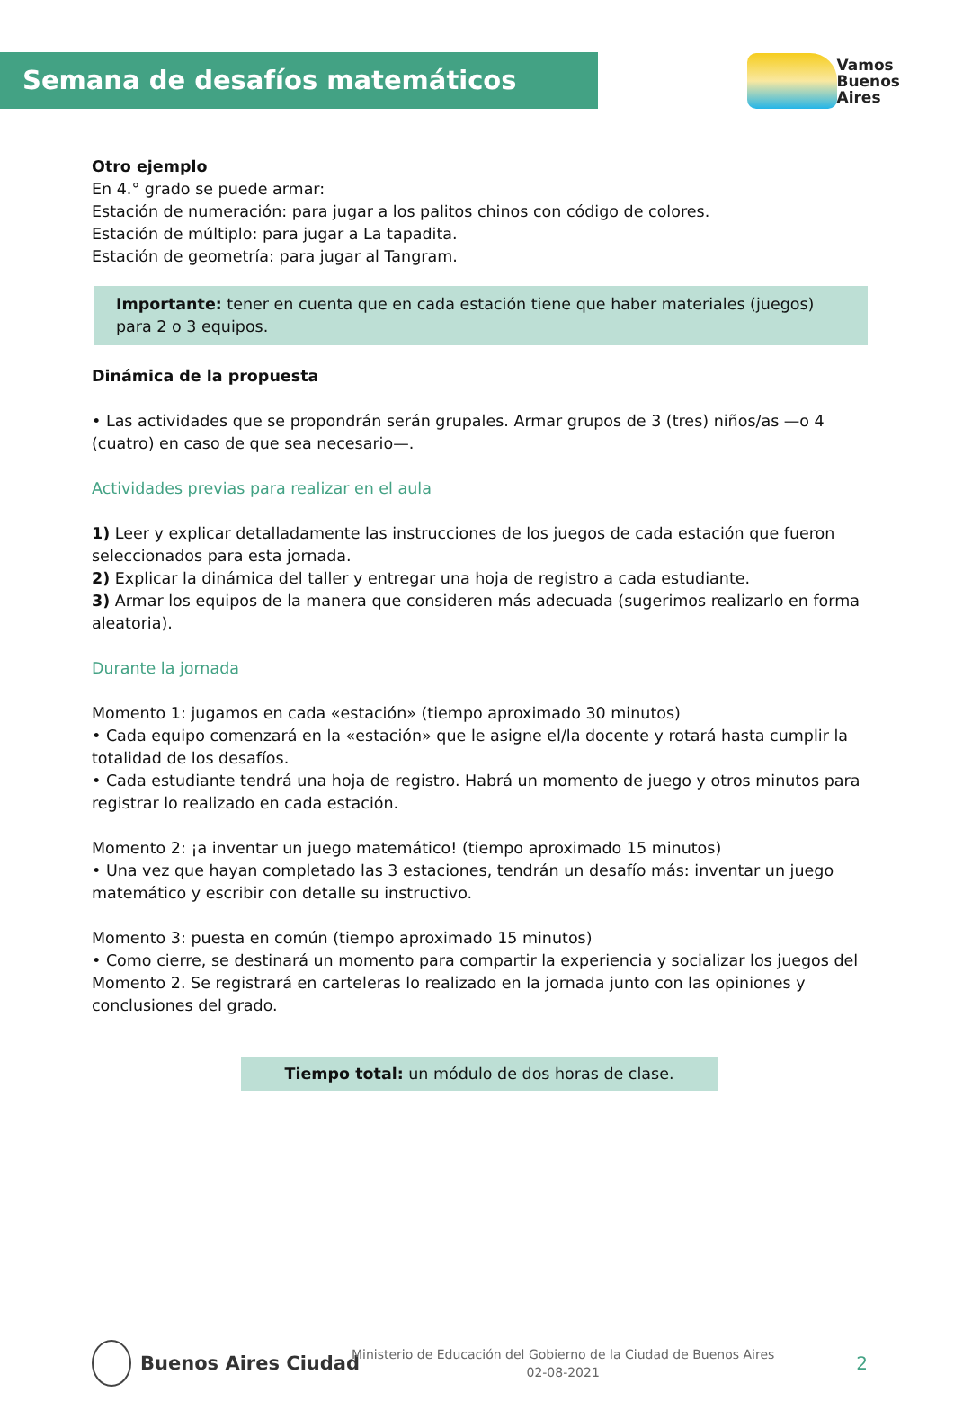Semana de desafíos matemáticos
Vamos
Buenos
Aires
Otro ejemplo
En 4.° grado se puede armar:
Estación de numeración: para jugar a los palitos chinos con código de colores.
Estación de múltiplo: para jugar a La tapadita.
Estación de geometría: para jugar al Tangram.
Importante: tener en cuenta que en cada estación tiene que haber materiales (juegos) para 2 o 3 equipos.
Dinámica de la propuesta
• Las actividades que se propondrán serán grupales. Armar grupos de 3 (tres) niños/as —o 4 (cuatro) en caso de que sea necesario—.
Actividades previas para realizar en el aula
1) Leer y explicar detalladamente las instrucciones de los juegos de cada estación que fueron seleccionados para esta jornada.
2) Explicar la dinámica del taller y entregar una hoja de registro a cada estudiante.
3) Armar los equipos de la manera que consideren más adecuada (sugerimos realizarlo en forma aleatoria).
Durante la jornada
Momento 1: jugamos en cada «estación» (tiempo aproximado 30 minutos)
• Cada equipo comenzará en la «estación» que le asigne el/la docente y rotará hasta cumplir la totalidad de los desafíos.
• Cada estudiante tendrá una hoja de registro. Habrá un momento de juego y otros minutos para registrar lo realizado en cada estación.
Momento 2: ¡a inventar un juego matemático! (tiempo aproximado 15 minutos)
• Una vez que hayan completado las 3 estaciones, tendrán un desafío más: inventar un juego matemático y escribir con detalle su instructivo.
Momento 3: puesta en común (tiempo aproximado 15 minutos)
• Como cierre, se destinará un momento para compartir la experiencia y socializar los juegos del Momento 2. Se registrará en carteleras lo realizado en la jornada junto con las opiniones y conclusiones del grado.
Tiempo total: un módulo de dos horas de clase.
Buenos Aires Ciudad
Ministerio de Educación del Gobierno de la Ciudad de Buenos Aires
02-08-2021
2